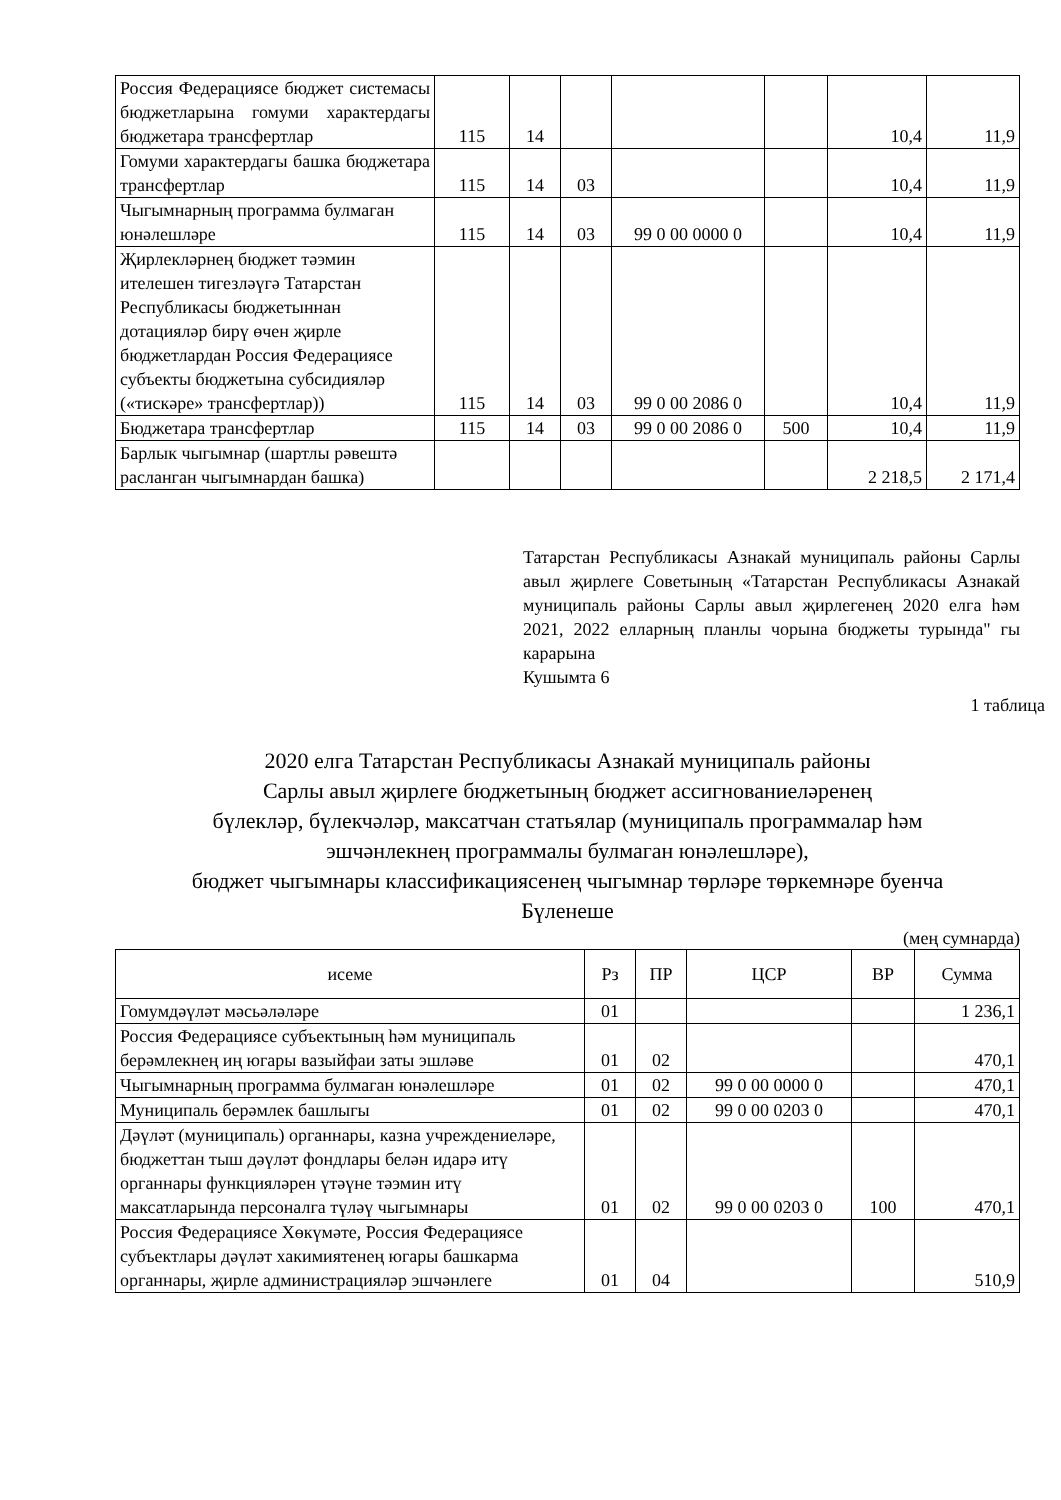| Россия Федерациясе бюджет системасы бюджетларына гомуми характердагы бюджетара трансфертлар | 115 | 14 | | | | 10,4 | 11,9 |
| Гомуми характердагы башка бюджетара трансфертлар | 115 | 14 | 03 | | | 10,4 | 11,9 |
| Чыгымнарның программа булмаган юнәлешләре | 115 | 14 | 03 | 99 0 00 0000 0 | | 10,4 | 11,9 |
| Җирлекләрнең бюджет тәэмин ителешен тигезләүгә Татарстан Республикасы бюджетыннан дотацияләр бирү өчен җирле бюджетлардан Россия Федерациясе субъекты бюджетына субсидияләр («тискәре» трансфертлар)) | 115 | 14 | 03 | 99 0 00 2086 0 | | 10,4 | 11,9 |
| Бюджетара трансфертлар | 115 | 14 | 03 | 99 0 00 2086 0 | 500 | 10,4 | 11,9 |
| Барлык чыгымнар (шартлы рәвештә расланган чыгымнардан башка) | | | | | | 2 218,5 | 2 171,4 |
Татарстан Республикасы Азнакай муниципаль районы Сарлы авыл җирлеге Советының «Татарстан Республикасы Азнакай муниципаль районы Сарлы авыл җирлегенең 2020 елга һәм 2021, 2022 елларның планлы чорына бюджеты турында" гы карарына
Кушымта 6
1 таблица
2020 елга Татарстан Республикасы Азнакай муниципаль районы
Сарлы авыл җирлеге бюджетының бюджет ассигнованиеләренең
бүлекләр, бүлекчәләр, максатчан статьялар (муниципаль программалар һәм
эшчәнлекнең программалы булмаган юнәлешләре),
бюджет чыгымнары классификациясенең чыгымнар төрләре төркемнәре буенча
Бүленеше
(мең сумнарда)
| исеме | Рз | ПР | ЦСР | ВР | Сумма |
| --- | --- | --- | --- | --- | --- |
| Гомумдәүләт мәсьәләләре | 01 | | | | 1 236,1 |
| Россия Федерациясе субъектының һәм муниципаль берәмлекнең иң югары вазыйфаи заты эшләве | 01 | 02 | | | 470,1 |
| Чыгымнарның программа булмаган юнәлешләре | 01 | 02 | 99 0 00 0000 0 | | 470,1 |
| Муниципаль берәмлек башлыгы | 01 | 02 | 99 0 00 0203 0 | | 470,1 |
| Дәүләт (муниципаль) органнары, казна учреждениеләре, бюджеттан тыш дәүләт фондлары белән идарә итү органнары функцияләрен үтәүне тәэмин итү максатларында персоналга түләү чыгымнары | 01 | 02 | 99 0 00 0203 0 | 100 | 470,1 |
| Россия Федерациясе Хөкүмәте, Россия Федерациясе субъектлары дәүләт хакимиятенең югары башкарма органнары, җирле администрацияләр эшчәнлеге | 01 | 04 | | | 510,9 |